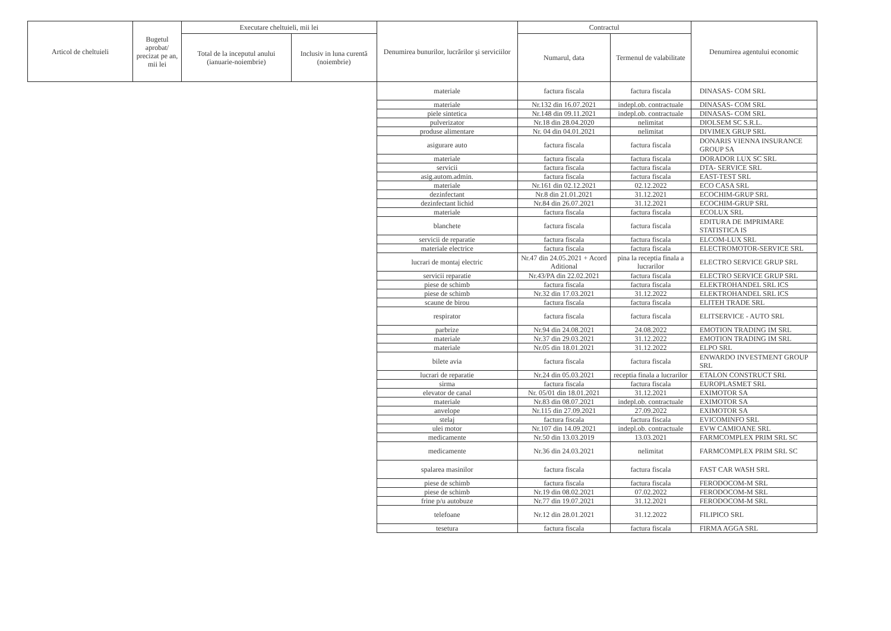| Articol de cheltuieli | Bugetul aprobat/ precizat pe an, mii lei | Executare cheltuieli, mii lei | | Denumirea bunurilor, lucrărilor şi serviciilor | Contractul | | Denumirea agentului economic |
| --- | --- | --- | --- | --- | --- | --- | --- |
| | | Total de la inceputul anului (ianuarie-noiembrie) | Inclusiv in luna curentă (noiembrie) | | Numarul, data | Termenul de valabilitate | |
| | | | | materiale | factura fiscala | factura fiscala | DINASAS- COM SRL |
| | | | | materiale | Nr.132 din 16.07.2021 | indepl.ob. contractuale | DINASAS- COM SRL |
| | | | | piele sintetica | Nr.148 din 09.11.2021 | indepl.ob. contractuale | DINASAS- COM SRL |
| | | | | pulverizator | Nr.18 din 28.04.2020 | nelimitat | DIOLSEM SC S.R.L. |
| | | | | produse alimentare | Nr. 04 din 04.01.2021 | nelimitat | DIVIMEX GRUP SRL |
| | | | | asigurare auto | factura fiscala | factura fiscala | DONARIS VIENNA INSURANCE GROUP SA |
| | | | | materiale | factura fiscala | factura fiscala | DORADOR LUX SC SRL |
| | | | | servicii | factura fiscala | factura fiscala | DTA- SERVICE SRL |
| | | | | asig.autom.admin. | factura fiscala | factura fiscala | EAST-TEST SRL |
| | | | | materiale | Nr.161 din 02.12.2021 | 02.12.2022 | ECO CASA SRL |
| | | | | dezinfectant | Nr.8 din 21.01.2021 | 31.12.2021 | ECOCHIM-GRUP SRL |
| | | | | dezinfectant lichid | Nr.84 din 26.07.2021 | 31.12.2021 | ECOCHIM-GRUP SRL |
| | | | | materiale | factura fiscala | factura fiscala | ECOLUX SRL |
| | | | | blanchete | factura fiscala | factura fiscala | EDITURA DE IMPRIMARE STATISTICA IS |
| | | | | servicii de reparatie | factura fiscala | factura fiscala | ELCOM-LUX SRL |
| | | | | materiale electrice | factura fiscala | factura fiscala | ELECTROMOTOR-SERVICE SRL |
| | | | | lucrari de montaj electric | Nr.47 din 24.05.2021 + Acord Aditional | pina la receptia finala a lucrarilor | ELECTRO SERVICE GRUP SRL |
| | | | | servicii reparatie | Nr.43/PA din 22.02.2021 | factura fiscala | ELECTRO SERVICE GRUP SRL |
| | | | | piese de schimb | factura fiscala | factura fiscala | ELEKTROHANDEL SRL ICS |
| | | | | piese de schimb | Nr.32 din 17.03.2021 | 31.12.2022 | ELEKTROHANDEL SRL ICS |
| | | | | scaune de birou | factura fiscala | factura fiscala | ELITEH TRADE SRL |
| | | | | respirator | factura fiscala | factura fiscala | ELITSERVICE - AUTO SRL |
| | | | | parbrize | Nr.94 din 24.08.2021 | 24.08.2022 | EMOTION TRADING IM SRL |
| | | | | materiale | Nr.37 din 29.03.2021 | 31.12.2022 | EMOTION TRADING IM SRL |
| | | | | materiale | Nr.05 din 18.01.2021 | 31.12.2022 | ELPO SRL |
| | | | | bilete avia | factura fiscala | factura fiscala | ENWARDO INVESTMENT GROUP SRL |
| | | | | lucrari de reparatie | Nr.24 din 05.03.2021 | receptia finala a lucrarilor | ETALON CONSTRUCT SRL |
| | | | | sirma | factura fiscala | factura fiscala | EUROPLASMET SRL |
| | | | | elevator de canal | Nr. 05/01 din 18.01.2021 | 31.12.2021 | EXIMOTOR SA |
| | | | | materiale | Nr.83 din 08.07.2021 | indepl.ob. contractuale | EXIMOTOR SA |
| | | | | anvelope | Nr.115 din 27.09.2021 | 27.09.2022 | EXIMOTOR SA |
| | | | | stelaj | factura fiscala | factura fiscala | EVICOMINFO SRL |
| | | | | ulei motor | Nr.107 din 14.09.2021 | indepl.ob. contractuale | EVW CAMIOANE SRL |
| | | | | medicamente | Nr.50 din 13.03.2019 | 13.03.2021 | FARMCOMPLEX PRIM SRL SC |
| | | | | medicamente | Nr.36 din 24.03.2021 | nelimitat | FARMCOMPLEX PRIM SRL SC |
| | | | | spalarea masinilor | factura fiscala | factura fiscala | FAST CAR WASH SRL |
| | | | | piese de schimb | factura fiscala | factura fiscala | FERODOCOM-M SRL |
| | | | | piese de schimb | Nr.19 din 08.02.2021 | 07.02.2022 | FERODOCOM-M SRL |
| | | | | frine p/u autobuze | Nr.77 din 19.07.2021 | 31.12.2021 | FERODOCOM-M SRL |
| | | | | telefoane | Nr.12 din 28.01.2021 | 31.12.2022 | FILIPICO SRL |
| | | | | tesetura | factura fiscala | factura fiscala | FIRMA AGGA SRL |